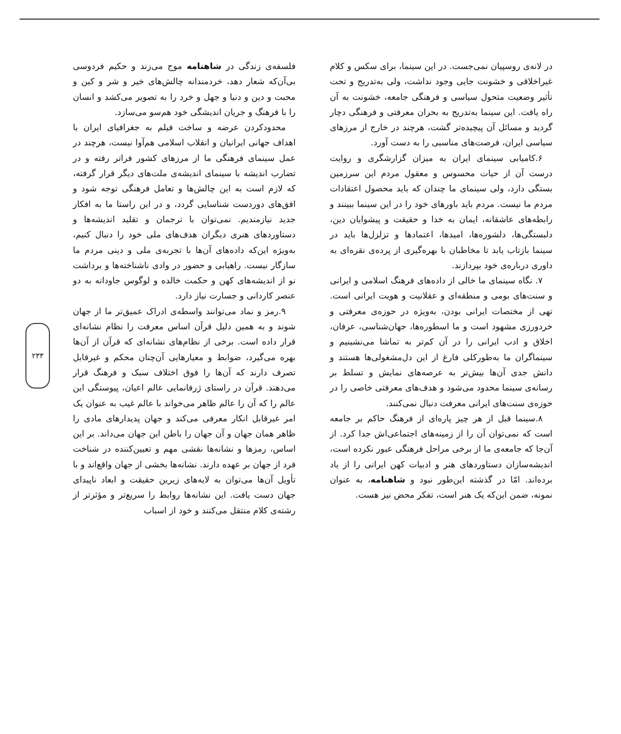۲۳۳
در لانه‌ی روسپیان نمی‌جست. در این سینما، برای سکس و کلام غیراخلاقی و خشونت جایی وجود نداشت، ولی به‌تدریج و تحت تأثیر وضعیت متحول سیاسی و فرهنگی جامعه، خشونت به آن راه یافت. این سینما به‌تدریج به بحران معرفتی و فرهنگی دچار گردید و مسائل آن پیچیده‌تر گشت، هرچند در خارج از مرزهای سیاسی ایران، فرصت‌های مناسبی را به دست آورد.
۶.کامیابی سینمای ایران به میزان گزارشگری و روایت درست آن از حیات محسوس و معقول مردم این سرزمین بستگی دارد، ولی سینمای ما چندان که باید محصول اعتقادات مردم ما نیست. مردم باید باورهای خود را در این سینما ببینند و رابطه‌های عاشقانه، ایمان به خدا و حقیقت و پیشوایان دین، دلبستگی‌ها، دلشوره‌ها، امیدها، اعتمادها و تزلزل‌ها باید در سینما بازتاب یابد تا مخاطبان با بهره‌گیری از پرده‌ی نقره‌ای به داوری درباره‌ی خود بپردازند.
۷. نگاه سینمای ما خالی از داده‌های فرهنگ اسلامی و ایرانی و سنت‌های بومی و منطقه‌ای و عقلانیت و هویت ایرانی است. تهی از مختصات ایرانی بودن، به‌ویژه در حوزه‌ی معرفتی و خردورزی مشهود است و ما اسطوره‌ها، جهان‌شناسی، عرفان، اخلاق و ادب ایرانی را در آن کم‌تر به تماشا می‌نشینیم و سینماگران ما به‌طورکلی فارغ از این دل‌مشغولی‌ها هستند و دانش جدی آن‌ها بیش‌تر به عرصه‌های نمایش و تسلط بر رسانه‌ی سینما محدود می‌شود و هدف‌های معرفتی خاصی را در حوزه‌ی سنت‌های ایرانی معرفت دنبال نمی‌کنند.
۸.سینما قبل از هر چیز پاره‌ای از فرهنگ حاکم بر جامعه است که نمی‌توان آن را از زمینه‌های اجتماعی‌اش جدا کرد. از آن‌جا که جامعه‌ی ما از برخی مراحل فرهنگی عبور نکرده است، اندیشه‌سازان دستاوردهای هنر و ادبیات کهن ایرانی را از یاد برده‌اند. امّا در گذشته این‌طور نبود و شاهنامه، به عنوان نمونه، ضمن این‌که یک هنر است، تفکر محض نیز هست.
فلسفه‌ی زندگی در شاهنامه موج می‌زند و حکیم فردوسی بی‌آن‌که شعار دهد، خردمندانه چالش‌های خیر و شر و کین و محبت و دین و دنیا و جهل و خرد را به تصویر می‌کشد و انسان را با فرهنگ و جریان اندیشگی خود هم‌سو می‌سازد.
محدودکردن عرضه و ساخت فیلم به جغرافیای ایران با اهداف جهانی ایرانیان و انقلاب اسلامی هم‌آوا نیست، هرچند در عمل سینمای فرهنگی ما از مرزهای کشور فراتر رفته و در تضارب اندیشه با سینمای اندیشه‌ی ملت‌های دیگر قرار گرفته، که لازم است به این چالش‌ها و تعامل فرهنگی توجه شود و افق‌های دوردست شناسایی گردد، و در این راستا ما به افکار جدید نیازمندیم. نمی‌توان با ترجمان و تقلید اندیشه‌ها و دستاوردهای هنری دیگران هدف‌های ملی خود را دنبال کنیم، به‌ویژه این‌که داده‌های آن‌ها با تجربه‌ی ملی و دینی مردم ما سازگار نیست. راهیابی و حضور در وادی ناشناخته‌ها و برداشت نو از اندیشه‌های کهن و حکمت خالده و لوگوس جاودانه به دو عنصر کاردانی و جسارت نیاز دارد.
۹.رمز و نماد می‌توانند واسطه‌ی ادراک عمیق‌تر ما از جهان شوند و به همین دلیل قرآن اساس معرفت را نظام نشانه‌ای قرار داده است. برخی از نظام‌های نشانه‌ای که قرآن از آن‌ها بهره می‌گیرد، ضوابط و معیارهایی آن‌چنان محکم و غیرقابل تصرف دارند که آن‌ها را فوق اختلاف سبک و فرهنگ قرار می‌دهند. قرآن در راستای ژرفانمایی عالم اعیان، پیوستگی این عالم را که آن را عالم ظاهر می‌خواند با عالم غیب به عنوان یک امر غیرقابل انکار معرفی می‌کند و جهان پدیدارهای مادی را ظاهر همان جهان و آن جهان را باطن این جهان می‌داند. بر این اساس، رمزها و نشانه‌ها نقشی مهم و تعیین‌کننده در شناخت فرد از جهان بر عهده دارند. نشانه‌ها بخشی از جهان واقع‌اند و با تأویل آن‌ها می‌توان به لایه‌های زیرین حقیقت و ابعاد ناپیدای جهان دست یافت. این نشانه‌ها روابط را سریع‌تر و مؤثرتر از رشته‌ی کلام منتقل می‌کنند و خود از اسباب